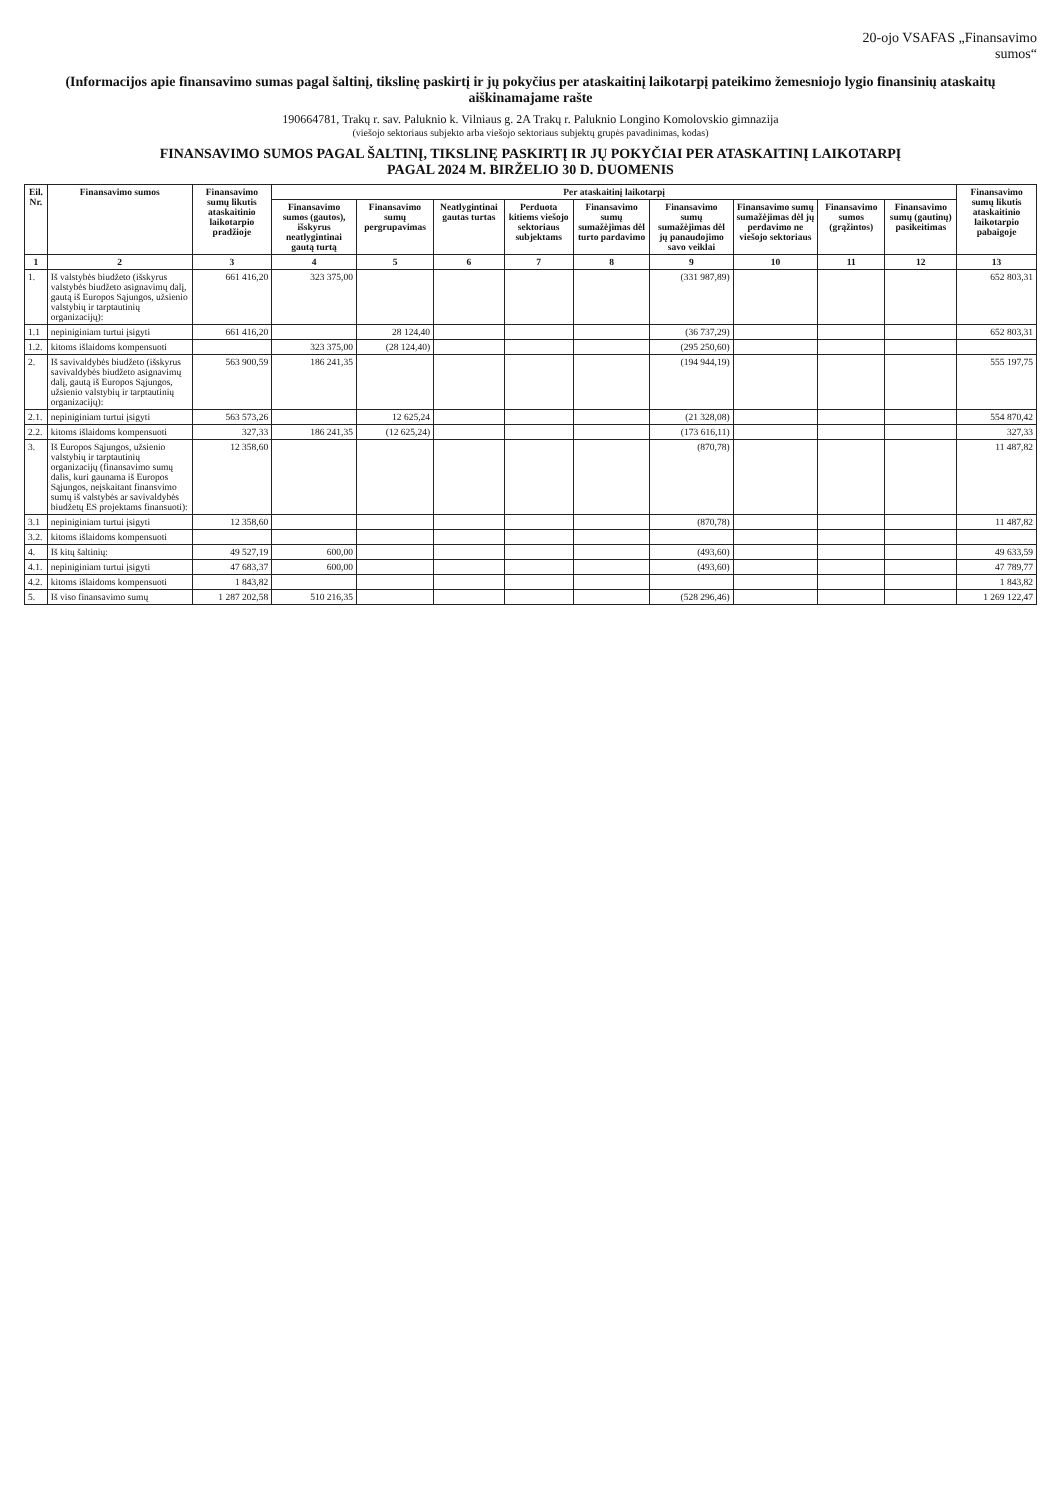20-ojo VSAFAS „Finansavimo
sumos“
(Informacijos apie finansavimo sumas pagal šaltinį, tikslinę paskirtį ir jų pokyčius per ataskaitinį laikotarpį pateikimo žemesniojo lygio finansinių ataskaitų aiškinamajame rašte
190664781, Trakų r. sav. Paluknio k. Vilniaus g. 2A Trakų r. Paluknio Longino Komolovskio gimnazija
(viešojo sektoriaus subjekto arba viešojo sektoriaus subjektų grupės pavadinimas, kodas)
FINANSAVIMO SUMOS PAGAL ŠALTINĮ, TIKSLINĘ PASKIRTĮ IR JŲ POKYČIAI PER ATASKAITINĮ LAIKOTARPĮ
PAGAL 2024 M. BIRŽELIO 30 D. DUOMENIS
| Eil. Nr. | Finansavimo sumos | Finansavimo sumų likutis ataskaitinio laikotarpio pradžioje | Per ataskaitinį laikotarpį | | | | | | | | | Finansavimo sumų likutis ataskaitinio laikotarpio pabaigoje |
| --- | --- | --- | --- | --- | --- | --- | --- | --- | --- | --- | --- | --- |
| | | | Finansavimo sumos (gautos), išskyrus neatlygintinai gautą turtą | Finansavimo sumų pergrupavimas | Neatlygintinai gautas turtas | Perduota kitiems viešojo sektoriaus subjektams | Finansavimo sumų sumažėjimas dėl turto pardavimo | Finansavimo sumų sumažėjimas dėl jų panaudojimo savo veiklai | Finansavimo sumų sumažėjimas dėl jų perdavimo ne viešojo sektoriaus | Finansavimo sumos (grąžintos) | Finansavimo sumų (gautinų) pasikeitimas | |
| 1 | 2 | 3 | 4 | 5 | 6 | 7 | 8 | 9 | 10 | 11 | 12 | 13 |
| 1. | Iš valstybės biudžeto (išskyrus valstybės biudžeto asignavimų dalį, gautą iš Europos Sąjungos, užsienio valstybių ir tarptautinių organizacijų): | 661 416,20 | 323 375,00 | | | | | (331 987,89) | | | | 652 803,31 |
| 1.1 | nepiniginiam turtui įsigyti | 661 416,20 | | 28 124,40 | | | | (36 737,29) | | | | 652 803,31 |
| 1.2. | kitoms išlaidoms kompensuoti | | 323 375,00 | (28 124,40) | | | | (295 250,60) | | | | |
| 2. | Iš savivaldybės biudžeto (išskyrus savivaldybės biudžeto asignavimų dalį, gautą iš Europos Sąjungos, užsienio valstybių ir tarptautinių organizacijų): | 563 900,59 | 186 241,35 | | | | | (194 944,19) | | | | 555 197,75 |
| 2.1. | nepiniginiam turtui įsigyti | 563 573,26 | | 12 625,24 | | | | (21 328,08) | | | | 554 870,42 |
| 2.2. | kitoms išlaidoms kompensuoti | 327,33 | 186 241,35 | (12 625,24) | | | | (173 616,11) | | | | 327,33 |
| 3. | Iš Europos Sąjungos, užsienio valstybių ir tarptautinių organizacijų (finansavimo sumų dalis, kuri gaunama iš Europos Sąjungos, neįskaitant finansvimo sumų iš valstybės ar savivaldybės biudžetų ES projektams finansuoti): | 12 358,60 | | | | | | (870,78) | | | | 11 487,82 |
| 3.1 | nepiniginiam turtui įsigyti | 12 358,60 | | | | | | (870,78) | | | | 11 487,82 |
| 3.2. | kitoms išlaidoms kompensuoti | | | | | | | | | | | |
| 4. | Iš kitų šaltinių: | 49 527,19 | 600,00 | | | | | (493,60) | | | | 49 633,59 |
| 4.1. | nepiniginiam turtui įsigyti | 47 683,37 | 600,00 | | | | | (493,60) | | | | 47 789,77 |
| 4.2. | kitoms išlaidoms kompensuoti | 1 843,82 | | | | | | | | | | 1 843,82 |
| 5. | Iš viso finansavimo sumų | 1 287 202,58 | 510 216,35 | | | | | (528 296,46) | | | | 1 269 122,47 |